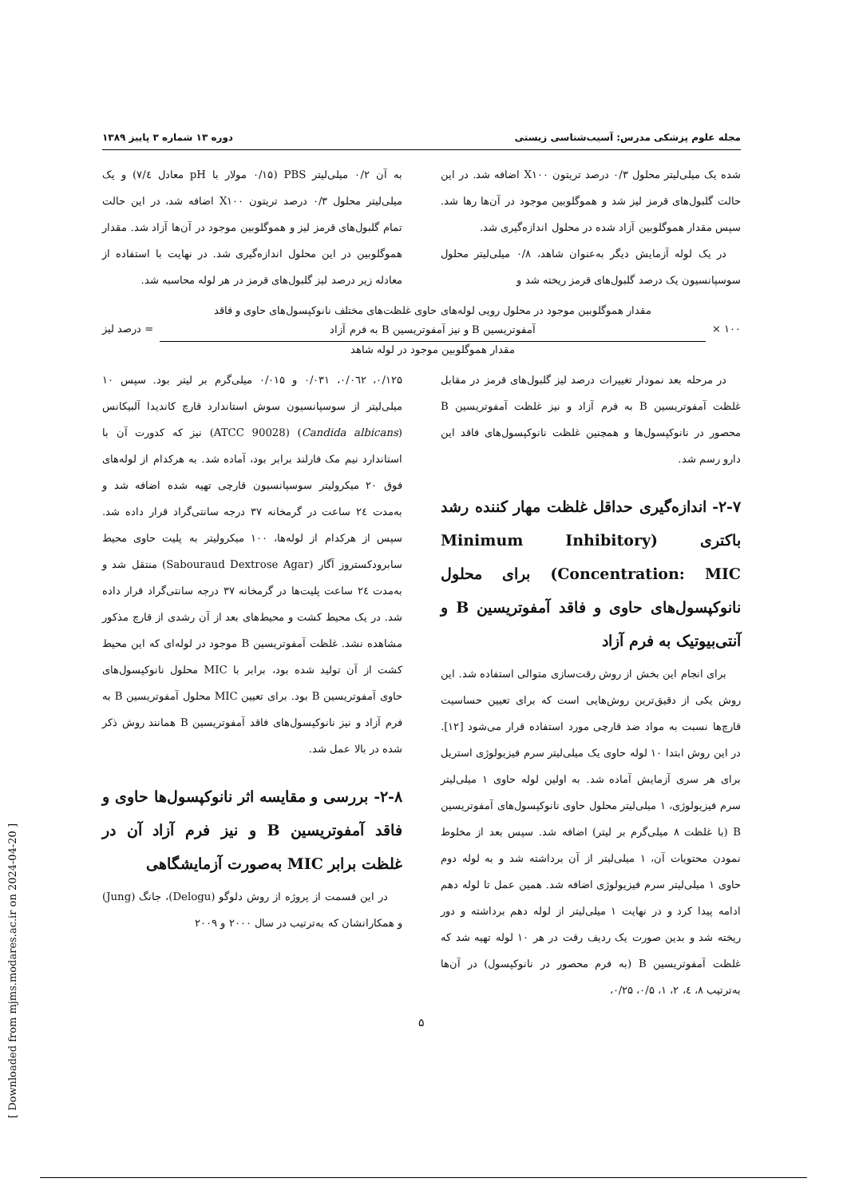مجله علوم پزشکی مدرس: آسیب‌شناسی زیستی دوره ۱۳ شماره ۳ پاییز ۱۳۸۹
شده یک میلی‌لیتر محلول ۰/۳ درصد تریتون X۱۰۰ اضافه شد. در این حالت گلبول‌های قرمز لیز شد و هموگلوبین موجود در آن‌ها رها شد. سپس مقدار هموگلوبین آزاد شده در محلول اندازه‌گیری شد.
در یک لوله آزمایش دیگر به‌عنوان شاهد، ۰/۸ میلی‌لیتر محلول سوسپانسیون یک درصد گلبول‌های قرمز ریخته شد و
به آن ۰/۲ میلی‌لیتر PBS (۰/۱۵ مولار با pH معادل ۷/٤) و یک میلی‌لیتر محلول ۰/۳ درصد تریتون X۱۰۰ اضافه شد، در این حالت تمام گلبول‌های قرمز لیز و هموگلوبین موجود در آن‌ها آزاد شد. مقدار هموگلوبین در این محلول اندازه‌گیری شد. در نهایت با استفاده از معادله زیر درصد لیز گلبول‌های قرمز در هر لوله محاسبه شد.
۱۰۰ ×
مقدار هموگلوبین موجود در محلول رویی لوله‌های حاوی غلظت‌های مختلف نانوکپسول‌های حاوی و فاقد
آمفوتریسین B و نیز آمفوتریسین B به فرم آزاد
مقدار هموگلوبین موجود در لوله شاهد
= درصد لیز
در مرحله بعد نمودار تغییرات درصد لیز گلبول‌های قرمز در مقابل غلظت آمفوتریسین B به فرم آزاد و نیز غلظت آمفوتریسین B محصور در نانوکپسول‌ها و همچنین غلظت نانوکپسول‌های فاقد این دارو رسم شد.
۲-۷- اندازه‌گیری حداقل غلظت مهار کننده رشد باکتری (Minimum Inhibitory Concentration: MIC) برای محلول نانوکپسول‌های حاوی و فاقد آمفوتریسین B و آنتی‌بیوتیک به فرم آزاد
برای انجام این بخش از روش رقت‌سازی متوالی استفاده شد. این روش یکی از دقیق‌ترین روش‌هایی است که برای تعیین حساسیت قارچ‌ها نسبت به مواد ضد قارچی مورد استفاده قرار می‌شود [۱۲]. در این روش ابتدا ۱۰ لوله حاوی یک میلی‌لیتر سرم فیزیولوژی استریل برای هر سری آزمایش آماده شد. به اولین لوله حاوی ۱ میلی‌لیتر سرم فیزیولوژی، ۱ میلی‌لیتر محلول حاوی نانوکپسول‌های آمفوتریسین B (با غلظت ۸ میلی‌گرم بر لیتر) اضافه شد. سپس بعد از مخلوط نمودن محتویات آن، ۱ میلی‌لیتر از آن برداشته شد و به لوله دوم حاوی ۱ میلی‌لیتر سرم فیزیولوژی اضافه شد. همین عمل تا لوله دهم ادامه پیدا کرد و در نهایت ۱ میلی‌لیتر از لوله دهم برداشته و دور ریخته شد و بدین صورت یک ردیف رقت در هر ۱۰ لوله تهیه شد که غلظت آمفوتریسین B (به فرم محصور در نانوکپسول) در آن‌ها به‌ترتیب ۸، ٤، ۲، ۱، ۰/۵، ۰/۲۵،
۰/۱۲۵، ۰/۰٦۲، ۰/۰۳۱ و ۰/۰۱۵ میلی‌گرم بر لیتر بود. سپس ۱۰ میلی‌لیتر از سوسپانسیون سوش استاندارد قارچ کاندیدا آلبیکانس (Candida albicans) (ATCC 90028) نیز که کدورت آن با استاندارد نیم مک فارلند برابر بود، آماده شد. به هرکدام از لوله‌های فوق ۲۰ میکرولیتر سوسپانسیون قارچی تهیه شده اضافه شد و به‌مدت ۲٤ ساعت در گرمخانه ۳۷ درجه سانتی‌گراد قرار داده شد. سپس از هرکدام از لوله‌ها، ۱۰۰ میکرولیتر به پلیت حاوی محیط سابرودکستروز آگار (Sabouraud Dextrose Agar) منتقل شد و به‌مدت ۲٤ ساعت پلیت‌ها در گرمخانه ۳۷ درجه سانتی‌گراد قرار داده شد. در یک محیط کشت و محیط‌های بعد از آن رشدی از قارچ مذکور مشاهده نشد. غلظت آمفوتریسین B موجود در لوله‌ای که این محیط کشت از آن تولید شده بود، برابر با MIC محلول نانوکپسول‌های حاوی آمفوتریسین B بود. برای تعیین MIC محلول آمفوتریسین B به فرم آزاد و نیز نانوکپسول‌های فاقد آمفوتریسین B همانند روش ذکر شده در بالا عمل شد.
۲-۸- بررسی و مقایسه اثر نانوکپسول‌ها حاوی و فاقد آمفوتریسین B و نیز فرم آزاد آن در غلظت برابر MIC به‌صورت آزمایشگاهی
در این قسمت از پروژه از روش دلوگو (Delogu)، جانگ (Jung) و همکارانشان که به‌ترتیب در سال ۲۰۰۰ و ۲۰۰۹
۵
[ Downloaded from mjms.modares.ac.ir on 2024-04-20 ]